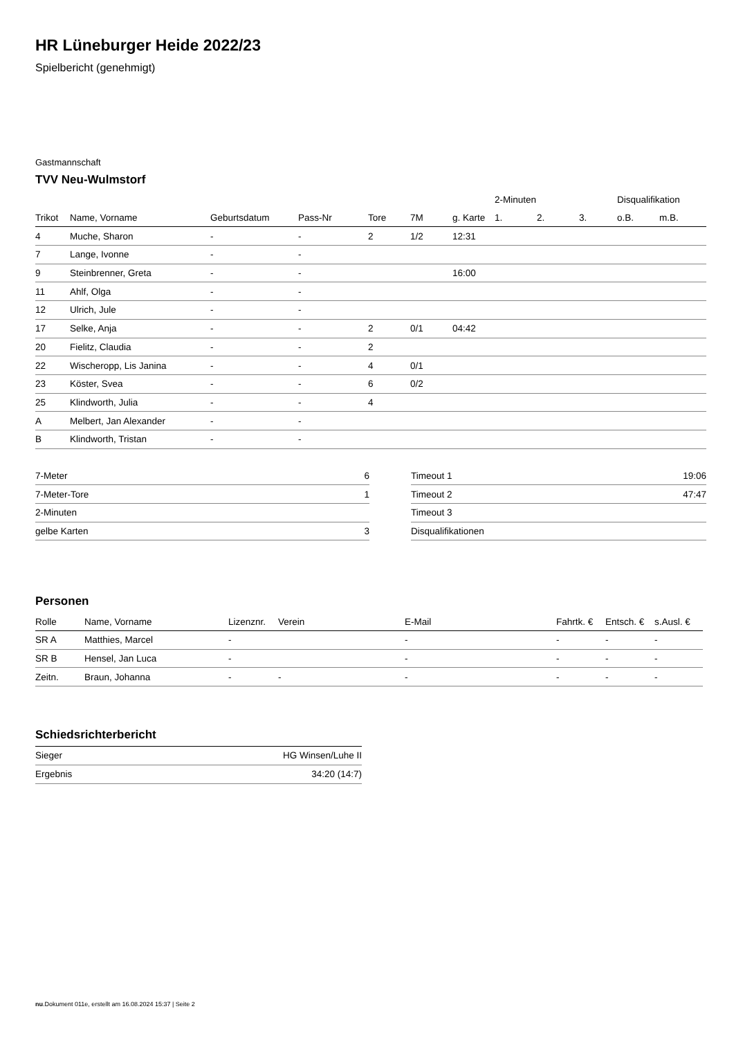HR Lüneburger Heide 2022/23
Spielbericht (genehmigt)
Gastmannschaft
TVV Neu-Wulmstorf
| | | | | | | | 2-Minuten | | | Disqualifikation | |
| --- | --- | --- | --- | --- | --- | --- | --- | --- | --- | --- | --- |
| Trikot | Name, Vorname | Geburtsdatum | Pass-Nr | Tore | 7M | g. Karte | 1. | 2. | 3. | o.B. | m.B. |
| 4 | Muche, Sharon | - | - | 2 | 1/2 | 12:31 | | | | | |
| 7 | Lange, Ivonne | - | - | | | | | | | | |
| 9 | Steinbrenner, Greta | - | - | | | 16:00 | | | | | |
| 11 | Ahlf, Olga | - | - | | | | | | | | |
| 12 | Ulrich, Jule | - | - | | | | | | | | |
| 17 | Selke, Anja | - | - | 2 | 0/1 | 04:42 | | | | | |
| 20 | Fielitz, Claudia | - | - | 2 | | | | | | | |
| 22 | Wischeropp, Lis Janina | - | - | 4 | 0/1 | | | | | | |
| 23 | Köster, Svea | - | - | 6 | 0/2 | | | | | | |
| 25 | Klindworth, Julia | - | - | 4 | | | | | | | |
| A | Melbert, Jan Alexander | - | - | | | | | | | | |
| B | Klindworth, Tristan | - | - | | | | | | | | |
| 7-Meter | 6 |
| 7-Meter-Tore | 1 |
| 2-Minuten | |
| gelbe Karten | 3 |
| Timeout 1 | 19:06 |
| Timeout 2 | 47:47 |
| Timeout 3 | |
| Disqualifikationen | |
Personen
| Rolle | Name, Vorname | Lizenznr. | Verein | E-Mail | Fahrtk. € | Entsch. € | s.Ausl. € |
| --- | --- | --- | --- | --- | --- | --- | --- |
| SR A | Matthies, Marcel | - | | - | - | - | - |
| SR B | Hensel, Jan Luca | - | | - | - | - | - |
| Zeitn. | Braun, Johanna | - | - | - | - | - | - |
Schiedsrichterbericht
| Sieger | HG Winsen/Luhe II |
| Ergebnis | 34:20 (14:7) |
nu.Dokument 011e, erstellt am 16.08.2024 15:37 | Seite 2